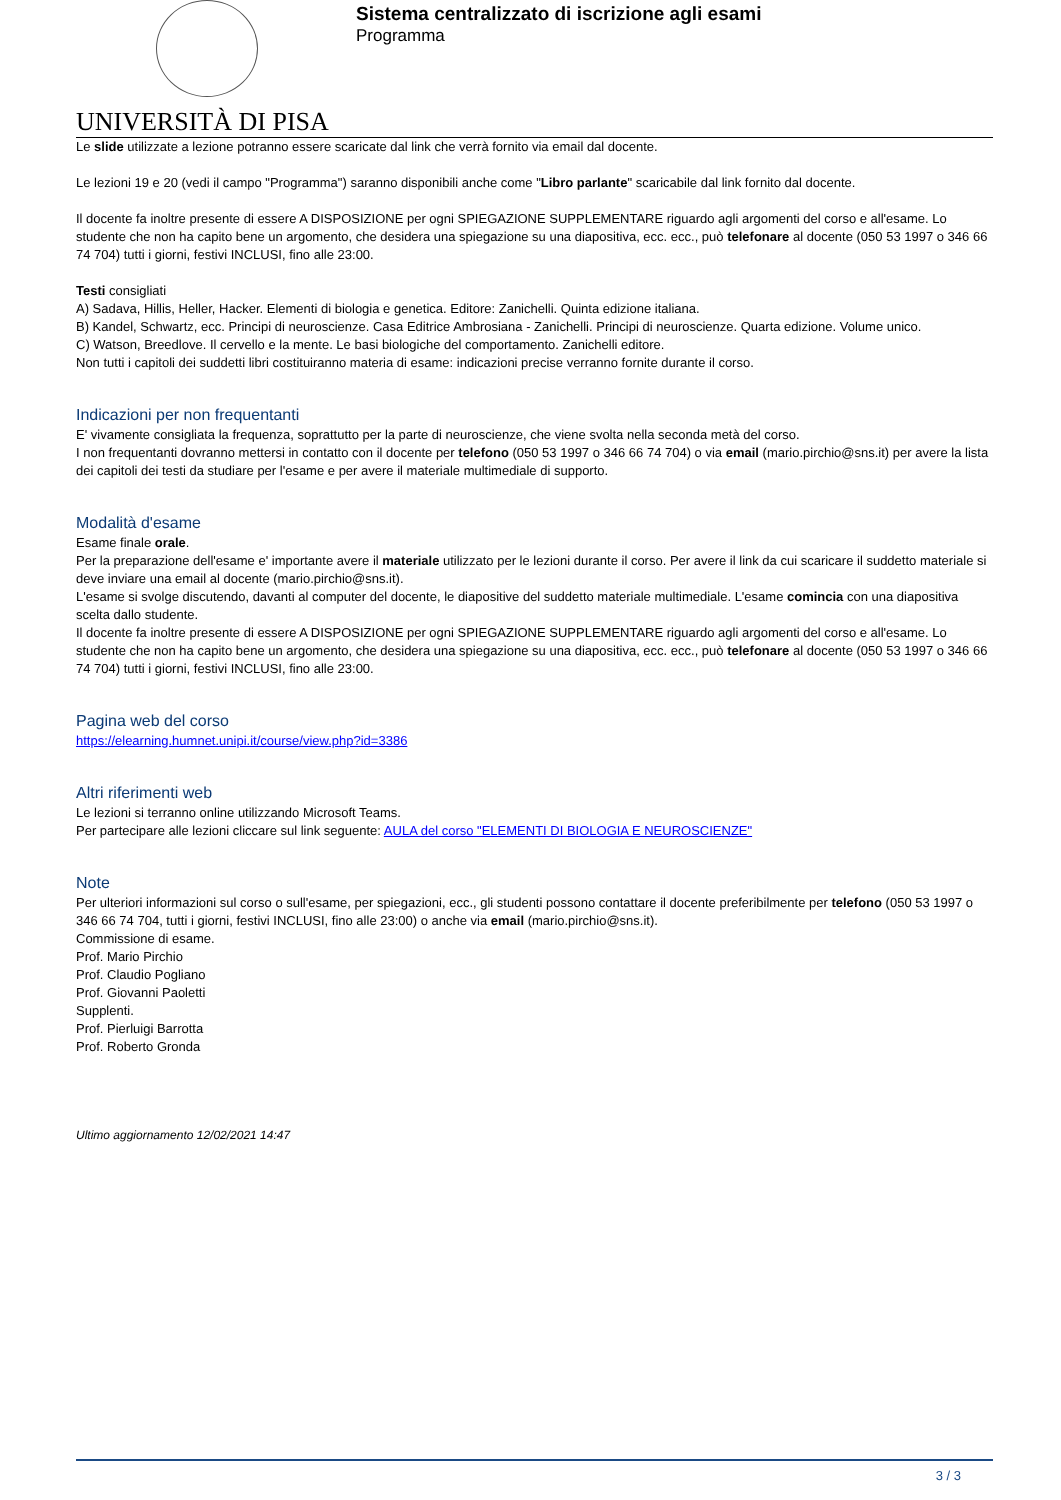UNIVERSITÀ DI PISA
Sistema centralizzato di iscrizione agli esami
Programma
Le slide utilizzate a lezione potranno essere scaricate dal link che verrà fornito via email dal docente.
Le lezioni 19 e 20 (vedi il campo "Programma") saranno disponibili anche come "Libro parlante" scaricabile dal link fornito dal docente.
Il docente fa inoltre presente di essere A DISPOSIZIONE per ogni SPIEGAZIONE SUPPLEMENTARE riguardo agli argomenti del corso e all'esame. Lo studente che non ha capito bene un argomento, che desidera una spiegazione su una diapositiva, ecc. ecc., può telefonare al docente (050 53 1997 o 346 66 74 704) tutti i giorni, festivi INCLUSI, fino alle 23:00.
Testi consigliati
A) Sadava, Hillis, Heller, Hacker. Elementi di biologia e genetica. Editore: Zanichelli. Quinta edizione italiana.
B) Kandel, Schwartz, ecc. Principi di neuroscienze. Casa Editrice Ambrosiana - Zanichelli. Principi di neuroscienze. Quarta edizione. Volume unico.
C) Watson, Breedlove. Il cervello e la mente. Le basi biologiche del comportamento. Zanichelli editore.
Non tutti i capitoli dei suddetti libri costituiranno materia di esame: indicazioni precise verranno fornite durante il corso.
Indicazioni per non frequentanti
E' vivamente consigliata la frequenza, soprattutto per la parte di neuroscienze, che viene svolta nella seconda metà del corso.
I non frequentanti dovranno mettersi in contatto con il docente per telefono (050 53 1997 o 346 66 74 704) o via email (mario.pirchio@sns.it) per avere la lista dei capitoli dei testi da studiare per l'esame e per avere il materiale multimediale di supporto.
Modalità d'esame
Esame finale orale.
Per la preparazione dell'esame e' importante avere il materiale utilizzato per le lezioni durante il corso. Per avere il link da cui scaricare il suddetto materiale si deve inviare una email al docente (mario.pirchio@sns.it).
L'esame si svolge discutendo, davanti al computer del docente, le diapositive del suddetto materiale multimediale. L'esame comincia con una diapositiva scelta dallo studente.
Il docente fa inoltre presente di essere A DISPOSIZIONE per ogni SPIEGAZIONE SUPPLEMENTARE riguardo agli argomenti del corso e all'esame. Lo studente che non ha capito bene un argomento, che desidera una spiegazione su una diapositiva, ecc. ecc., può telefonare al docente (050 53 1997 o 346 66 74 704) tutti i giorni, festivi INCLUSI, fino alle 23:00.
Pagina web del corso
https://elearning.humnet.unipi.it/course/view.php?id=3386
Altri riferimenti web
Le lezioni si terranno online utilizzando Microsoft Teams.
Per partecipare alle lezioni cliccare sul link seguente: AULA del corso "ELEMENTI DI BIOLOGIA E NEUROSCIENZE"
Note
Per ulteriori informazioni sul corso o sull'esame, per spiegazioni, ecc., gli studenti possono contattare il docente preferibilmente per telefono (050 53 1997 o 346 66 74 704, tutti i giorni, festivi INCLUSI, fino alle 23:00) o anche via email (mario.pirchio@sns.it).
Commissione di esame.
Prof. Mario Pirchio
Prof. Claudio Pogliano
Prof. Giovanni Paoletti
Supplenti.
Prof. Pierluigi Barrotta
Prof. Roberto Gronda
Ultimo aggiornamento 12/02/2021 14:47
3 / 3